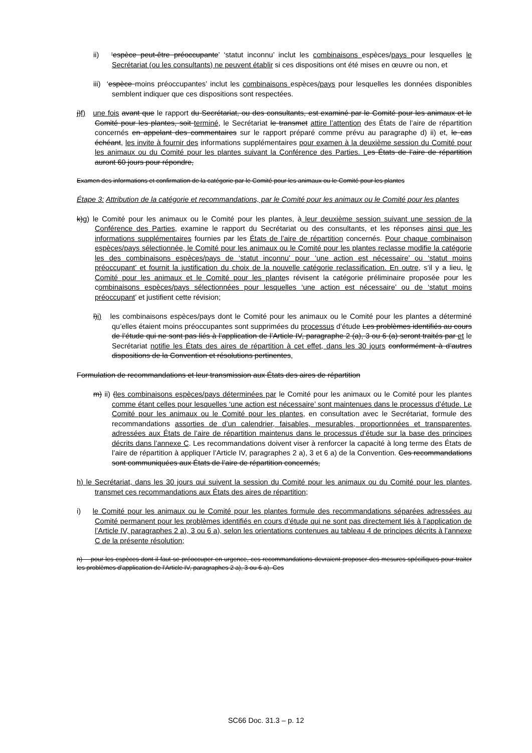ii) ‘espèce peut-être préoccupante’ ‘statut inconnu’ inclut les combinaisons espèces/pays pour lesquelles le Secrétariat (ou les consultants) ne peuvent établir si ces dispositions ont été mises en œuvre ou non, et
iii) ‘espèce moins préoccupantes’ inclut les combinaisons espèces/pays pour lesquelles les données disponibles semblent indiquer que ces dispositions sont respectées.
j)f) une fois avant que le rapport du Secrétariat, ou des consultants, est examiné par le Comité pour les animaux et le Comité pour les plantes, soit terminé, le Secrétariat le transmet attire l’attention des États de l’aire de répartition concernés en appelant des commentaires sur le rapport préparé comme prévu au paragraphe d) ii) et, le cas échéant, les invite à fournir des informations supplémentaires pour examen à la deuxième session du Comité pour les animaux ou du Comité pour les plantes suivant la Conférence des Parties. L es États de l’aire de répartition auront 60 jours pour répondre,
Examen des informations et confirmation de la catégorie par le Comité pour les animaux ou le Comité pour les plantes
Étape 3: Attribution de la catégorie et recommandations, par le Comité pour les animaux ou le Comité pour les plantes
k)g) le Comité pour les animaux ou le Comité pour les plantes, à leur deuxième session suivant une session de la Conférence des Parties, examine le rapport du Secrétariat ou des consultants, et les réponses ainsi que les informations supplémentaires fournies par les États de l’aire de répartition concernés. Pour chaque combinaison espèces/pays sélectionnée, le Comité pour les animaux ou le Comité pour les plantes reclasse modifie la catégorie les des combinaisons espèces/pays de ‘statut inconnu’ pour ‘une action est nécessaire’ ou ‘statut moins préoccupant’ et fournit la justification du choix de la nouvelle catégorie reclassification. En outre, s’il y a lieu, le Comité pour les animaux et le Comité pour les plantes révisent la catégorie préliminaire proposée pour les combinaisons espèces/pays sélectionnées pour lesquelles ‘une action est nécessaire’ ou de ‘statut moins préoccupant’ et justifient cette révision;
l)i) les combinaisons espèces/pays dont le Comité pour les animaux ou le Comité pour les plantes a déterminé qu’elles étaient moins préoccupantes sont supprimées du processus d’étude Les problèmes identifiés au cours de l’étude qui ne sont pas liés à l’application de l’Article IV, paragraphe 2 (a), 3 ou 6 (a) seront traités par et le Secrétariat notifie les États des aires de répartition à cet effet, dans les 30 jours conformément à d’autres dispositions de la Convention et résolutions pertinentes,
Formulation de recommandations et leur transmission aux États des aires de répartition
m) ii) (les combinaisons espèces/pays déterminées par le Comité pour les animaux ou le Comité pour les plantes comme étant celles pour lesquelles ‘une action est nécessaire’ sont maintenues dans le processus d’étude. Le Comité pour les animaux ou le Comité pour les plantes, en consultation avec le Secrétariat, formule des recommandations assorties de d’un calendrier, faisables, mesurables, proportionnées et transparentes, adressées aux États de l’aire de répartition maintenus dans le processus d’étude sur la base des principes décrits dans l’annexe C. Les recommandations doivent viser à renforcer la capacité à long terme des États de l’aire de répartition à appliquer l’Article IV, paragraphes 2 a), 3 et 6 a) de la Convention. Ces recommandations sont communiquées aux États de l’aire de répartition concernés,
h) le Secrétariat, dans les 30 jours qui suivent la session du Comité pour les animaux ou du Comité pour les plantes, transmet ces recommandations aux États des aires de répartition;
i) le Comité pour les animaux ou le Comité pour les plantes formule des recommandations séparées adressées au Comité permanent pour les problèmes identifiés en cours d’étude qui ne sont pas directement liés à l’application de l’Article IV, paragraphes 2 a), 3 ou 6 a), selon les orientations contenues au tableau 4 de principes décrits à l’annexe C de la présente résolution;
n) pour les espèces dont il faut se préoccuper en urgence, ces recommandations devraient proposer des mesures spécifiques pour traiter les problèmes d'application de l'Article IV, paragraphes 2 a), 3 ou 6 a). Ces
SC66 Doc. 31.3 – p. 12